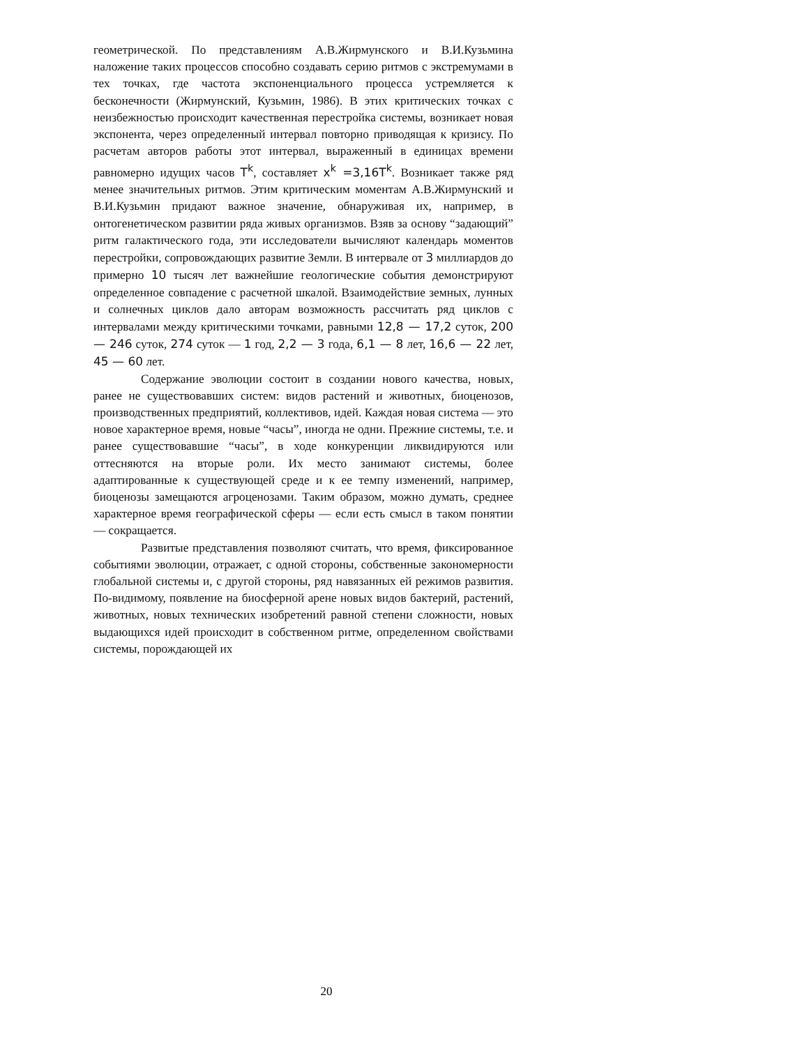геометрической. По представлениям А.В.Жирмунского и В.И.Кузьмина наложение таких процессов способно создавать серию ритмов с экстре­мумами в тех точках, где частота экспоненциального процесса устремля­ется к бесконечности (Жирмунский, Кузьмин, 1986). В этих критических точках с неизбежностью происходит качественная перестройка системы, возникает новая экспонента, через определенный интервал повторно при­водящая к кризису. По расчетам авторов работы этот интервал, выражен­ный в единицах времени равномерно идущих часов T<sup>k</sup>, составляет x<sup>k</sup> =3,16T<sup>k</sup>. Возникает также ряд менее значительных ритмов. Этим критическим моментам А.В.Жирмунский и В.И.Кузьмин придают важное значение, обнаруживая их, например, в онтогенетическом развитии ряда живых организмов. Взяв за основу “задающий” ритм галактического го­да, эти исследователи вычисляют календарь моментов перестройки, со­провождающих развитие Земли. В интервале от 3 миллиардов до при­мерно 10 тысяч лет важнейшие геологические события демонстрируют определенное совпадение с расчетной шкалой. Взаимодействие земных, лунных и солнечных циклов дало авторам возможность рассчитать ряд циклов с интервалами между критическими точками, равными 12,8 — 17,2 суток, 200 — 246 суток, 274 суток — 1 год, 2,2 — 3 года, 6,1 — 8 лет, 16,6 — 22 лет, 45 — 60 лет.
Содержание эволюции состоит в создании нового качества, но­вых, ранее не существовавших систем: видов растений и животных, био­ценозов, производственных предприятий, коллективов, идей. Каждая но­вая система — это новое характерное время, новые “часы”, иногда не од­ни. Прежние системы, т.е. и ранее существовавшие “часы”, в ходе конку­ренции ликвидируются или оттесняются на вторые роли. Их место зани­мают системы, более адаптированные к существующей среде и к ее темпу изменений, например, биоценозы замещаются агроценозами. Таким об­разом, можно думать, среднее характерное время географической сфе­ры — если есть смысл в таком понятии — сокращается.
Развитые представления позволяют считать, что время, фиксиро­ванное событиями эволюции, отражает, с одной стороны, собственные закономерности глобальной системы и, с другой стороны, ряд навязанных ей режимов развития. По-видимому, появление на биосферной арене но­вых видов бактерий, растений, животных, новых технических изобрете­ний равной степени сложности, новых выдающихся идей происходит в собственном ритме, определенном свойствами системы, порождающей их
20